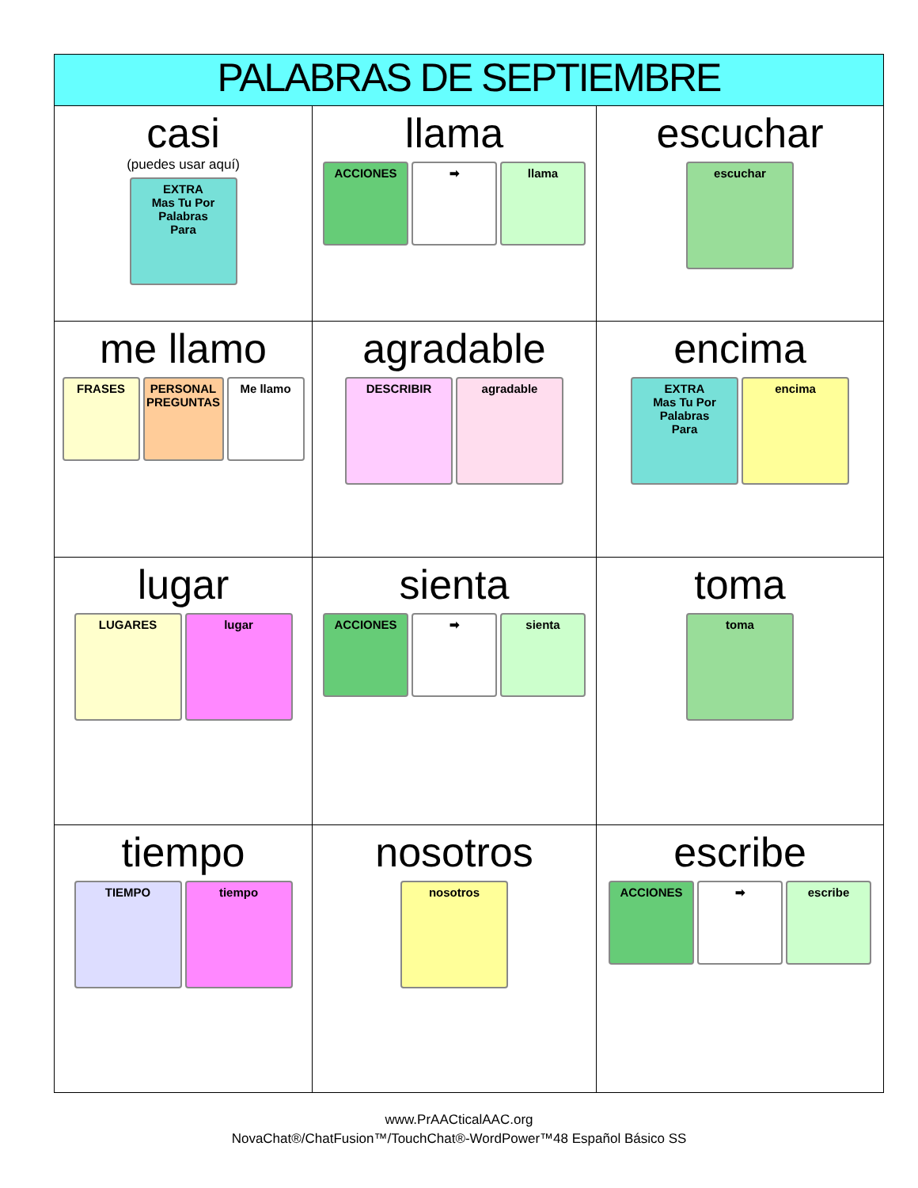| PALABRAS DE SEPTIEMBRE | | |
| --- | --- | --- |
| casi (puedes usar aquí) EXTRA Mas Tu Por Palabras Para | llama ACCIONES ➡ llama | escuchar escuchar |
| me llamo FRASES PERSONAL PREGUNTAS Me llamo | agradable DESCRIBIR agradable | encima EXTRA Mas Tu Por Palabras Para encima |
| lugar LUGARES lugar | sienta ACCIONES ➡ sienta | toma toma |
| tiempo TIEMPO tiempo | nosotros nosotros | escribe ACCIONES ➡ escribe |
www.PrAACticalAAC.org
NovaChat®/ChatFusion™/TouchChat®-WordPower™48 Español Básico SS